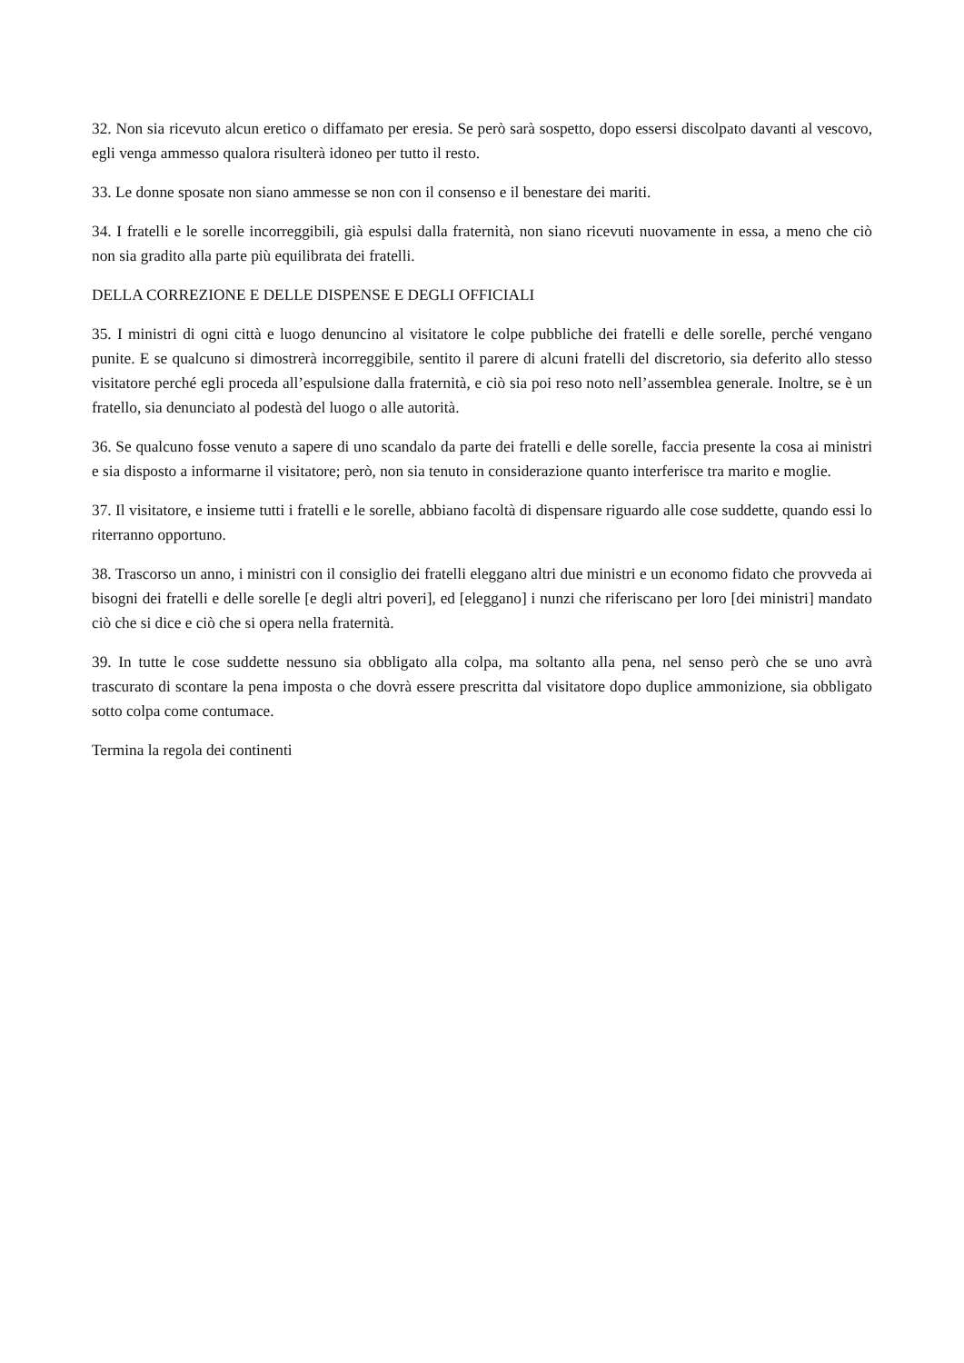32. Non sia ricevuto alcun eretico o diffamato per eresia. Se però sarà sospetto, dopo essersi discolpato davanti al vescovo, egli venga ammesso qualora risulterà idoneo per tutto il resto.
33. Le donne sposate non siano ammesse se non con il consenso e il benestare dei mariti.
34. I fratelli e le sorelle incorreggibili, già espulsi dalla fraternità, non siano ricevuti nuovamente in essa, a meno che ciò non sia gradito alla parte più equilibrata dei fratelli.
DELLA CORREZIONE E DELLE DISPENSE E DEGLI OFFICIALI
35. I ministri di ogni città e luogo denuncino al visitatore le colpe pubbliche dei fratelli e delle sorelle, perché vengano punite. E se qualcuno si dimostrerà incorreggibile, sentito il parere di alcuni fratelli del discretorio, sia deferito allo stesso visitatore perché egli proceda all’espulsione dalla fraternità, e ciò sia poi reso noto nell’assemblea generale. Inoltre, se è un fratello, sia denunciato al podestà del luogo o alle autorità.
36. Se qualcuno fosse venuto a sapere di uno scandalo da parte dei fratelli e delle sorelle, faccia presente la cosa ai ministri e sia disposto a informarne il visitatore; però, non sia tenuto in considerazione quanto interferisce tra marito e moglie.
37. Il visitatore, e insieme tutti i fratelli e le sorelle, abbiano facoltà di dispensare riguardo alle cose suddette, quando essi lo riterranno opportuno.
38. Trascorso un anno, i ministri con il consiglio dei fratelli eleggano altri due ministri e un economo fidato che provveda ai bisogni dei fratelli e delle sorelle [e degli altri poveri], ed [eleggano] i nunzi che riferiscano per loro [dei ministri] mandato ciò che si dice e ciò che si opera nella fraternità.
39. In tutte le cose suddette nessuno sia obbligato alla colpa, ma soltanto alla pena, nel senso però che se uno avrà trascurato di scontare la pena imposta o che dovrà essere prescritta dal visitatore dopo duplice ammonizione, sia obbligato sotto colpa come contumace.
Termina la regola dei continenti